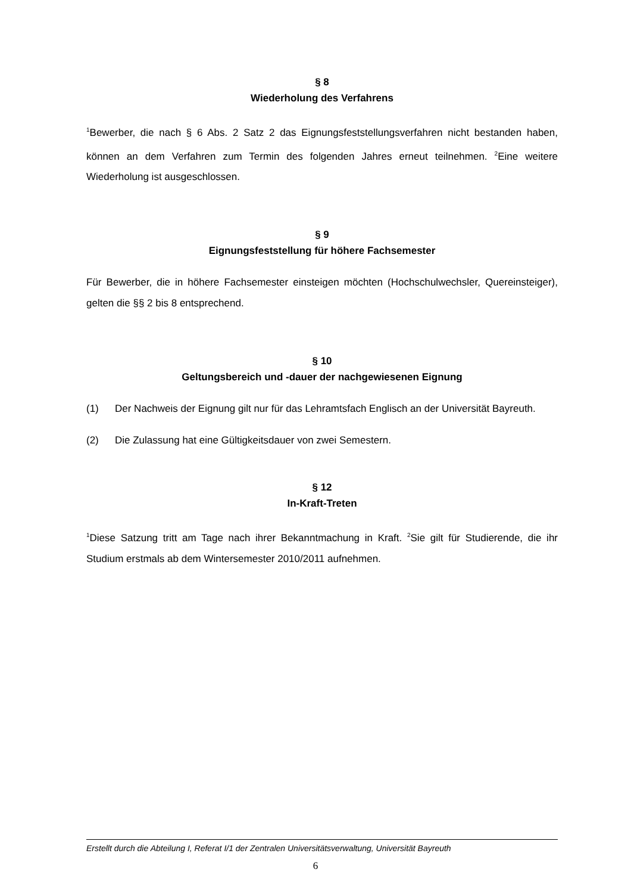§ 8
Wiederholung des Verfahrens
<sup>1</sup> Bewerber, die nach § 6 Abs. 2 Satz 2 das Eignungsfeststellungsverfahren nicht bestanden haben, können an dem Verfahren zum Termin des folgenden Jahres erneut teilnehmen. <sup>2</sup>Eine weitere Wiederholung ist ausgeschlossen.
§ 9
Eignungsfeststellung für höhere Fachsemester
Für Bewerber, die in höhere Fachsemester einsteigen möchten (Hochschulwechsler, Quereinsteiger), gelten die §§ 2 bis 8 entsprechend.
§ 10
Geltungsbereich und -dauer der nachgewiesenen Eignung
(1) Der Nachweis der Eignung gilt nur für das Lehramtsfach Englisch an der Universität Bayreuth.
(2) Die Zulassung hat eine Gültigkeitsdauer von zwei Semestern.
§ 12
In-Kraft-Treten
<sup>1</sup> Diese Satzung tritt am Tage nach ihrer Bekanntmachung in Kraft. <sup>2</sup>Sie gilt für Studierende, die ihr Studium erstmals ab dem Wintersemester 2010/2011 aufnehmen.
Erstellt durch die Abteilung I, Referat I/1 der Zentralen Universitätsverwaltung, Universität Bayreuth
6